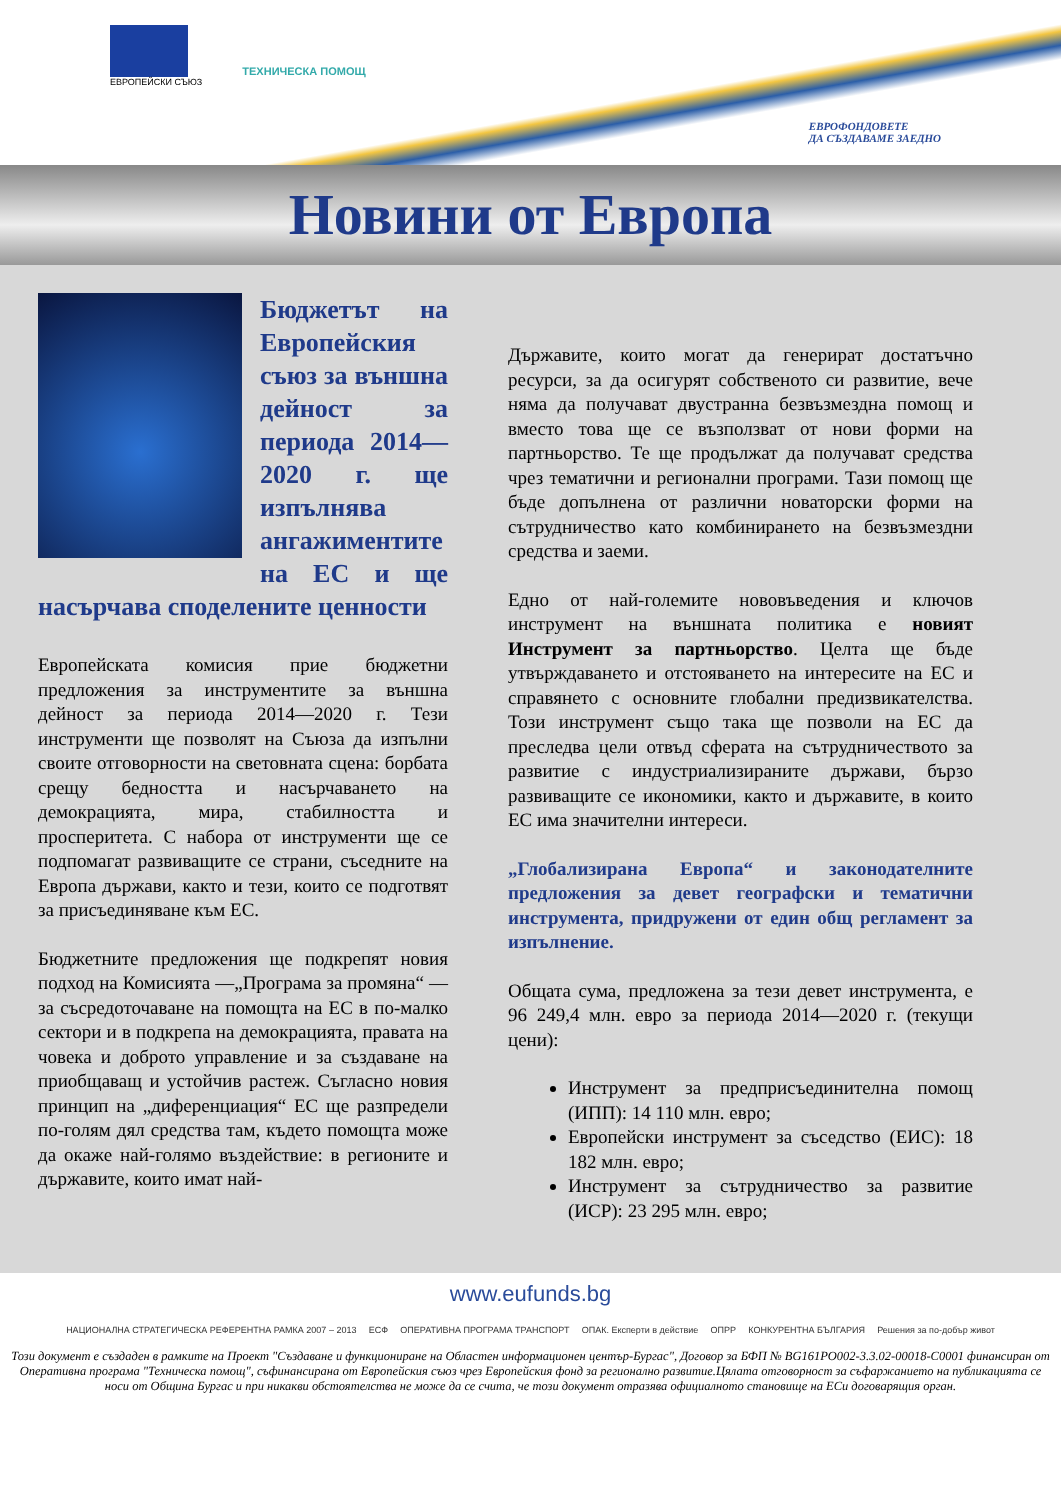ЕВРОПЕЙСКИ СЪЮЗ
ТЕХНИЧЕСКА ПОМОЩ
ЕВРОФОНДОВЕТЕ
ДА СЪЗДАВАМЕ ЗАЕДНО
Новини от Европа
Бюджетът на Европейския съюз за външна дейност за периода 2014—2020 г. ще изпълнява ангажиментите на ЕС и ще насърчава споделените ценности
Европейската комисия прие бюджетни предложения за инструментите за външна дейност за периода 2014—2020 г. Тези инструменти ще позволят на Съюза да изпълни своите отговорности на световната сцена: борбата срещу бедността и насърчаването на демокрацията, мира, стабилността и просперитета. С набора от инструменти ще се подпомагат развиващите се страни, съседните на Европа държави, както и тези, които се подготвят за присъединяване към ЕС.
Бюджетните предложения ще подкрепят новия подход на Комисията —„Програма за промяна“ — за съсредоточаване на помощта на ЕС в по-малко сектори и в подкрепа на демокрацията, правата на човека и доброто управление и за създаване на приобщаващ и устойчив растеж. Съгласно новия принцип на „диференциация“ ЕС ще разпредели по-голям дял средства там, където помощта може да окаже най-голямо въздействие: в регионите и държавите, които имат най-
Държавите, които могат да генерират достатъчно ресурси, за да осигурят собственото си развитие, вече няма да получават двустранна безвъзмездна помощ и вместо това ще се възползват от нови форми на партньорство. Те ще продължат да получават средства чрез тематични и регионални програми. Тази помощ ще бъде допълнена от различни новаторски форми на сътрудничество като комбинирането на безвъзмездни средства и заеми.
Едно от най-големите нововъведения и ключов инструмент на външната политика е новият Инструмент за партньорство. Целта ще бъде утвърждаването и отстояването на интересите на ЕС и справянето с основните глобални предизвикателства. Този инструмент също така ще позволи на ЕС да преследва цели отвъд сферата на сътрудничеството за развитие с индустриализираните държави, бързо развиващите се икономики, както и държавите, в които ЕС има значителни интереси.
„Глобализирана Европа“ и законодателните предложения за девет географски и тематични инструмента, придружени от един общ регламент за изпълнение.
Общата сума, предложена за тези девет инструмента, е 96 249,4 млн. евро за периода 2014—2020 г. (текущи цени):
Инструмент за предприсъединителна помощ (ИПП): 14 110 млн. евро;
Европейски инструмент за съседство (ЕИС): 18 182 млн. евро;
Инструмент за сътрудничество за развитие (ИСР): 23 295 млн. евро;
www.eufunds.bg
НАЦИОНАЛНА СТРАТЕГИЧЕСКА РЕФЕРЕНТНА РАМКА 2007 – 2013 ЕСФ ОПЕРАТИВНА ПРОГРАМА ТРАНСПОРТ ОПАК. Експерти в действие ОПРР КОНКУРЕНТНА БЪЛГАРИЯ Решения за по-добър живот
Този документ е създаден в рамките на Проект "Създаване и функциониране на Областен информационен център-Бургас", Договор за БФП № BG161PO002-3.3.02-00018-C0001 финансиран от Оперативна програма "Техническа помощ", съфинансирана от Европейския съюз чрез Европейския фонд за регионално развитие.Цялата отговорност за съфаржанието на публикацията се носи от Община Бургас и при никакви обстоятелства не може да се счита, че този документ отразява официалното становище на ЕСи договарящия орган.